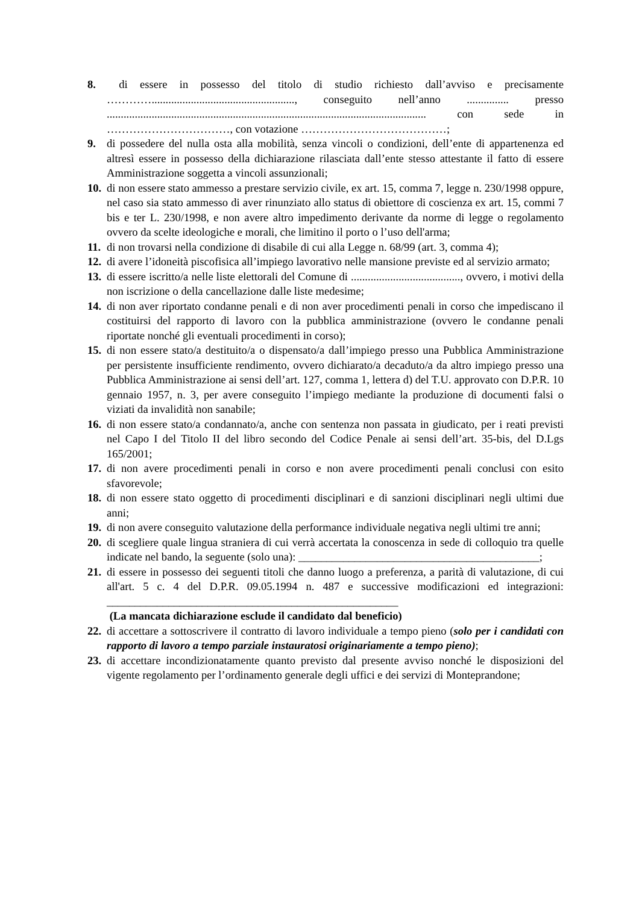8. di essere in possesso del titolo di studio richiesto dall’avviso e precisamente …………..................................................., conseguito nell’anno ............... presso .................................................................................................................. con sede in ……………………………, con votazione …………………………………;
9. di possedere del nulla osta alla mobilità, senza vincoli o condizioni, dell’ente di appartenenza ed altresì essere in possesso della dichiarazione rilasciata dall’ente stesso attestante il fatto di essere Amministrazione soggetta a vincoli assunzionali;
10.
di non essere stato ammesso a prestare servizio civile, ex art. 15, comma 7, legge n. 230/1998 oppure, nel caso sia stato ammesso di aver rinunziato allo status di obiettore di coscienza ex art. 15, commi 7 bis e ter L. 230/1998, e non avere altro impedimento derivante da norme di legge o regolamento ovvero da scelte ideologiche e morali, che limitino il porto o l’uso dell'arma;
11.
di non trovarsi nella condizione di disabile di cui alla Legge n. 68/99 (art. 3, comma 4);
12.
di avere l’idoneità piscofisica all’impiego lavorativo nelle mansione previste ed al servizio armato;
13.
di essere iscritto/a nelle liste elettorali del Comune di ......................................., ovvero, i motivi della non iscrizione o della cancellazione dalle liste medesime;
14.
di non aver riportato condanne penali e di non aver procedimenti penali in corso che impediscano il costituirsi del rapporto di lavoro con la pubblica amministrazione (ovvero le condanne penali riportate nonché gli eventuali procedimenti in corso);
15.
di non essere stato/a destituito/a o dispensato/a dall’impiego presso una Pubblica Amministrazione per persistente insufficiente rendimento, ovvero dichiarato/a decaduto/a da altro impiego presso una Pubblica Amministrazione ai sensi dell’art. 127, comma 1, lettera d) del T.U. approvato con D.P.R. 10 gennaio 1957, n. 3, per avere conseguito l’impiego mediante la produzione di documenti falsi o viziati da invalidità non sanabile;
16.
di non essere stato/a condannato/a, anche con sentenza non passata in giudicato, per i reati previsti nel Capo I del Titolo II del libro secondo del Codice Penale ai sensi dell’art. 35-bis, del D.Lgs 165/2001;
17.
di non avere procedimenti penali in corso e non avere procedimenti penali conclusi con esito sfavorevole;
18.
di non essere stato oggetto di procedimenti disciplinari e di sanzioni disciplinari negli ultimi due anni;
19.
di non avere conseguito valutazione della performance individuale negativa negli ultimi tre anni;
20.
di scegliere quale lingua straniera di cui verrà accertata la conoscenza in sede di colloquio tra quelle indicate nel bando, la seguente (solo una): ___________________________________________;
21.
di essere in possesso dei seguenti titoli che danno luogo a preferenza, a parità di valutazione, di cui all'art. 5 c. 4 del D.P.R. 09.05.1994 n. 487 e successive modificazioni ed integrazioni: ____________________________________________________
(La mancata dichiarazione esclude il candidato dal beneficio)
22.
di accettare a sottoscrivere il contratto di lavoro individuale a tempo pieno (solo per i candidati con rapporto di lavoro a tempo parziale instauratosi originariamente a tempo pieno);
23.
di accettare incondizionatamente quanto previsto dal presente avviso nonché le disposizioni del vigente regolamento per l’ordinamento generale degli uffici e dei servizi di Monteprandone;